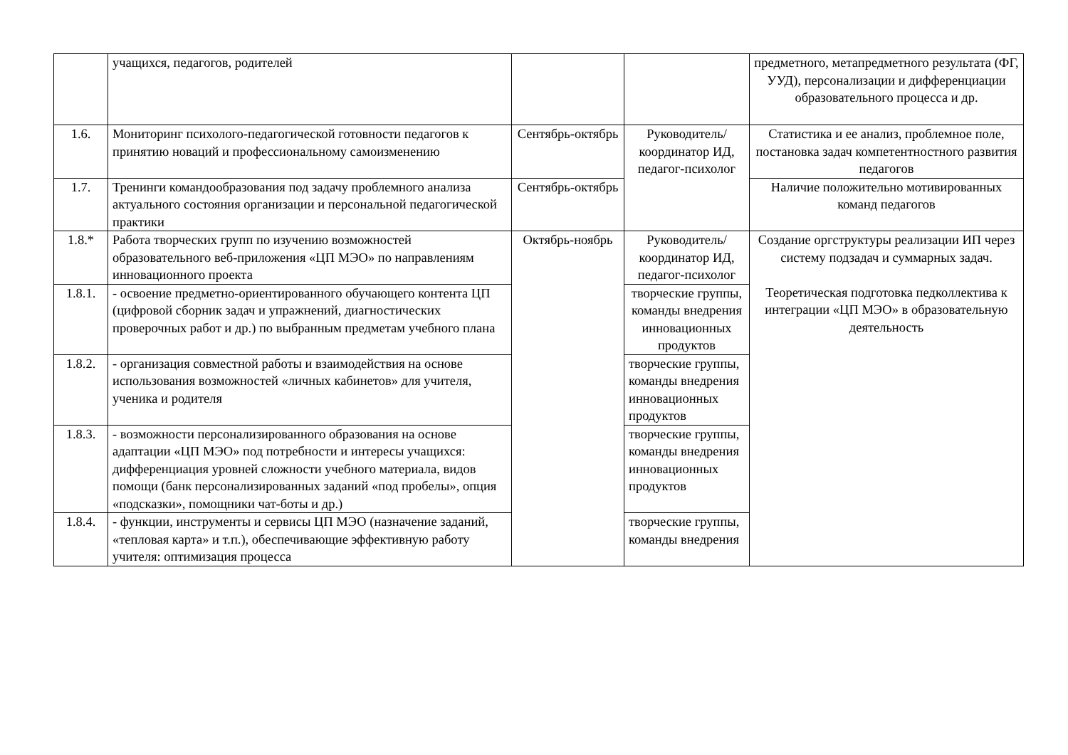| | учащихся, педагогов, родителей | | | предметного, метапредметного результата (ФГ, УУД), персонализации и дифференциации образовательного процесса и др. |
| 1.6. | Мониторинг психолого-педагогической готовности педагогов к принятию новаций и профессиональному самоизменению | Сентябрь-октябрь | Руководитель/координатор ИД, педагог-психолог | Статистика и ее анализ, проблемное поле, постановка задач компетентностного развития педагогов |
| 1.7. | Тренинги командообразования под задачу проблемного анализа актуального состояния организации и персональной педагогической практики | Сентябрь-октябрь | | Наличие положительно мотивированных команд педагогов |
| 1.8.* | Работа творческих групп по изучению возможностей образовательного веб-приложения «ЦП МЭО» по направлениям инновационного проекта | Октябрь-ноябрь | Руководитель/координатор ИД, педагог-психолог | Создание оргструктуры реализации ИП через систему подзадач и суммарных задач. Теоретическая подготовка педколлектива к интеграции «ЦП МЭО» в образовательную деятельность |
| 1.8.1. | - освоение предметно-ориентированного обучающего контента ЦП (цифровой сборник задач и упражнений, диагностических проверочных работ и др.) по выбранным предметам учебного плана | | творческие группы, команды внедрения инновационных продуктов | |
| 1.8.2. | - организация совместной работы и взаимодействия на основе использования возможностей «личных кабинетов» для учителя, ученика и родителя | | творческие группы, команды внедрения инновационных продуктов | |
| 1.8.3. | - возможности персонализированного образования на основе адаптации «ЦП МЭО» под потребности и интересы учащихся: дифференциация уровней сложности учебного материала, видов помощи (банк персонализированных заданий «под пробелы», опция «подсказки», помощники чат-боты и др.) | | творческие группы, команды внедрения инновационных продуктов | |
| 1.8.4. | - функции, инструменты и сервисы ЦП МЭО (назначение заданий, «тепловая карта» и т.п.), обеспечивающие эффективную работу учителя: оптимизация процесса | | творческие группы, команды внедрения | |